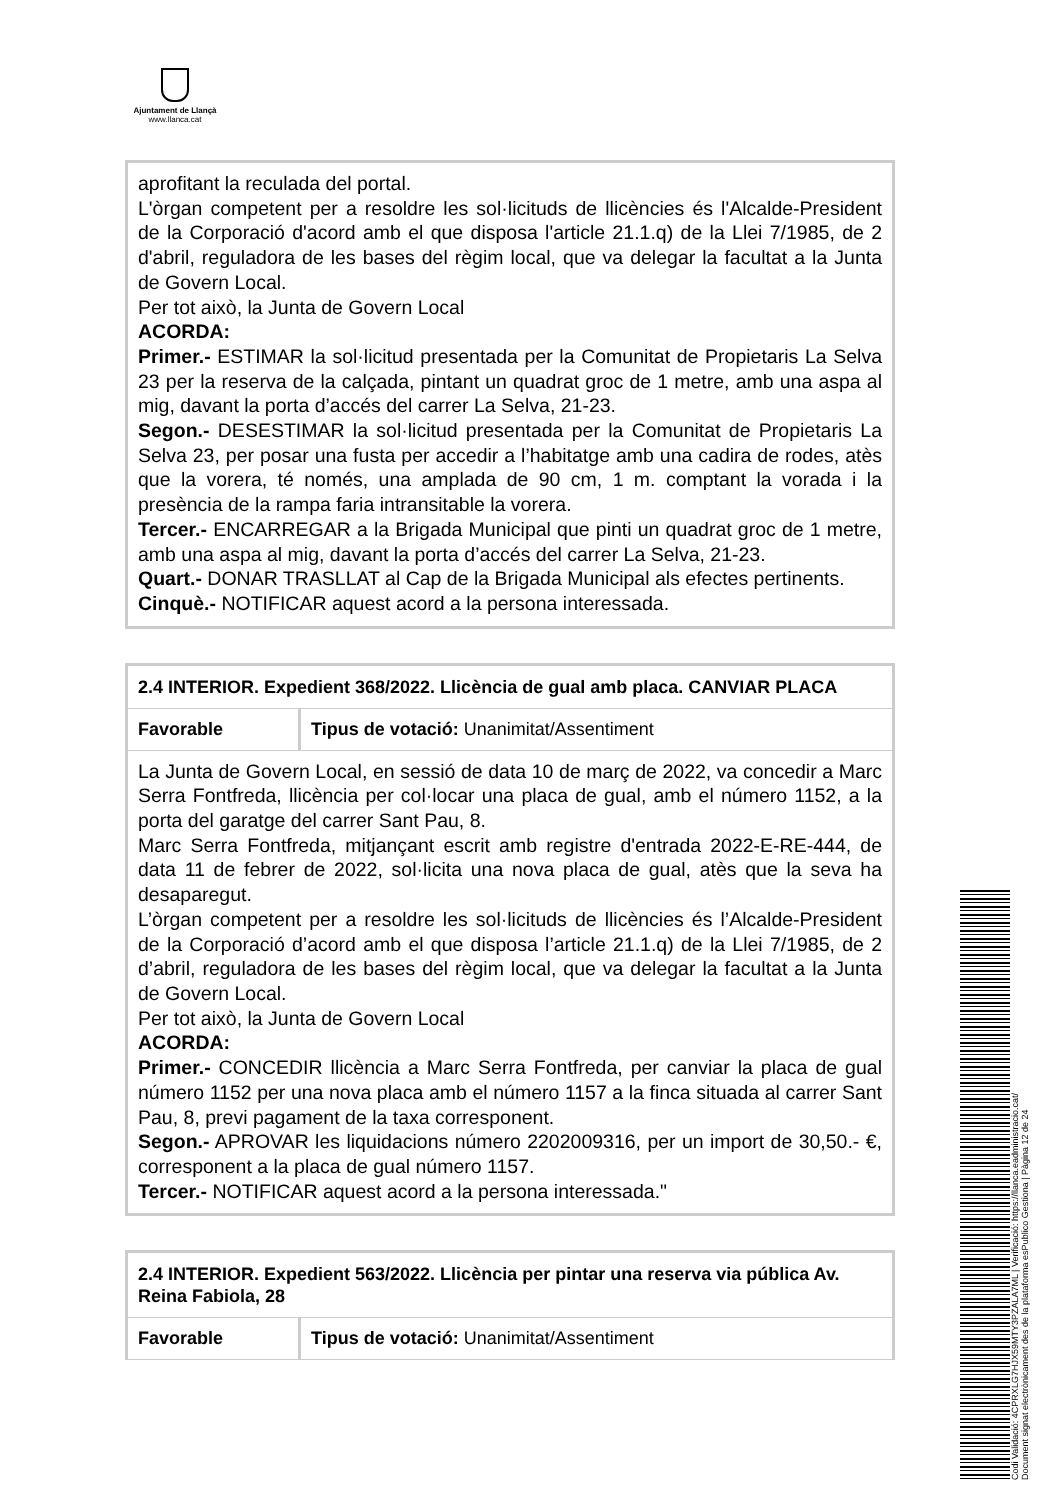Ajuntament de Llançà
www.llanca.cat
aprofitant la reculada del portal.
L'òrgan competent per a resoldre les sol·licituds de llicències és l'Alcalde-President de la Corporació d'acord amb el que disposa l'article 21.1.q) de la Llei 7/1985, de 2 d'abril, reguladora de les bases del règim local, que va delegar la facultat a la Junta de Govern Local.
Per tot això, la Junta de Govern Local
ACORDA:
Primer.- ESTIMAR la sol·licitud presentada per la Comunitat de Propietaris La Selva 23 per la reserva de la calçada, pintant un quadrat groc de 1 metre, amb una aspa al mig, davant la porta d’accés del carrer La Selva, 21-23.
Segon.- DESESTIMAR la sol·licitud presentada per la Comunitat de Propietaris La Selva 23, per posar una fusta per accedir a l’habitatge amb una cadira de rodes, atès que la vorera, té només, una amplada de 90 cm, 1 m. comptant la vorada i la presència de la rampa faria intransitable la vorera.
Tercer.- ENCARREGAR a la Brigada Municipal que pinti un quadrat groc de 1 metre, amb una aspa al mig, davant la porta d’accés del carrer La Selva, 21-23.
Quart.- DONAR TRASLLAT al Cap de la Brigada Municipal als efectes pertinents.
Cinquè.- NOTIFICAR aquest acord a la persona interessada.
| 2.4 INTERIOR. Expedient 368/2022. Llicència de gual amb placa. CANVIAR PLACA | |
| Favorable | Tipus de votació: Unanimitat/Assentiment |
La Junta de Govern Local, en sessió de data 10 de març de 2022, va concedir a Marc Serra Fontfreda, llicència per col·locar una placa de gual, amb el número 1152, a la porta del garatge del carrer Sant Pau, 8.
Marc Serra Fontfreda, mitjançant escrit amb registre d'entrada 2022-E-RE-444, de data 11 de febrer de 2022, sol·licita una nova placa de gual, atès que la seva ha desaparegut.
L’òrgan competent per a resoldre les sol·licituds de llicències és l’Alcalde-President de la Corporació d’acord amb el que disposa l’article 21.1.q) de la Llei 7/1985, de 2 d’abril, reguladora de les bases del règim local, que va delegar la facultat a la Junta de Govern Local.
Per tot això, la Junta de Govern Local
ACORDA:
Primer.- CONCEDIR llicència a Marc Serra Fontfreda, per canviar la placa de gual número 1152 per una nova placa amb el número 1157 a la finca situada al carrer Sant Pau, 8, previ pagament de la taxa corresponent.
Segon.- APROVAR les liquidacions número 2202009316, per un import de 30,50.- €, corresponent a la placa de gual número 1157.
Tercer.- NOTIFICAR aquest acord a la persona interessada."
| 2.4 INTERIOR. Expedient 563/2022. Llicència per pintar una reserva via pública Av. Reina Fabiola, 28 | |
| Favorable | Tipus de votació: Unanimitat/Assentiment |
Codi Validació: 4CPRXLG7HJX59MTY3PZALA7ML | Verificació: https://llanca.eadministracio.cat/
Document signat electrònicament des de la plataforma esPublico Gestiona | Pàgina 12 de 24